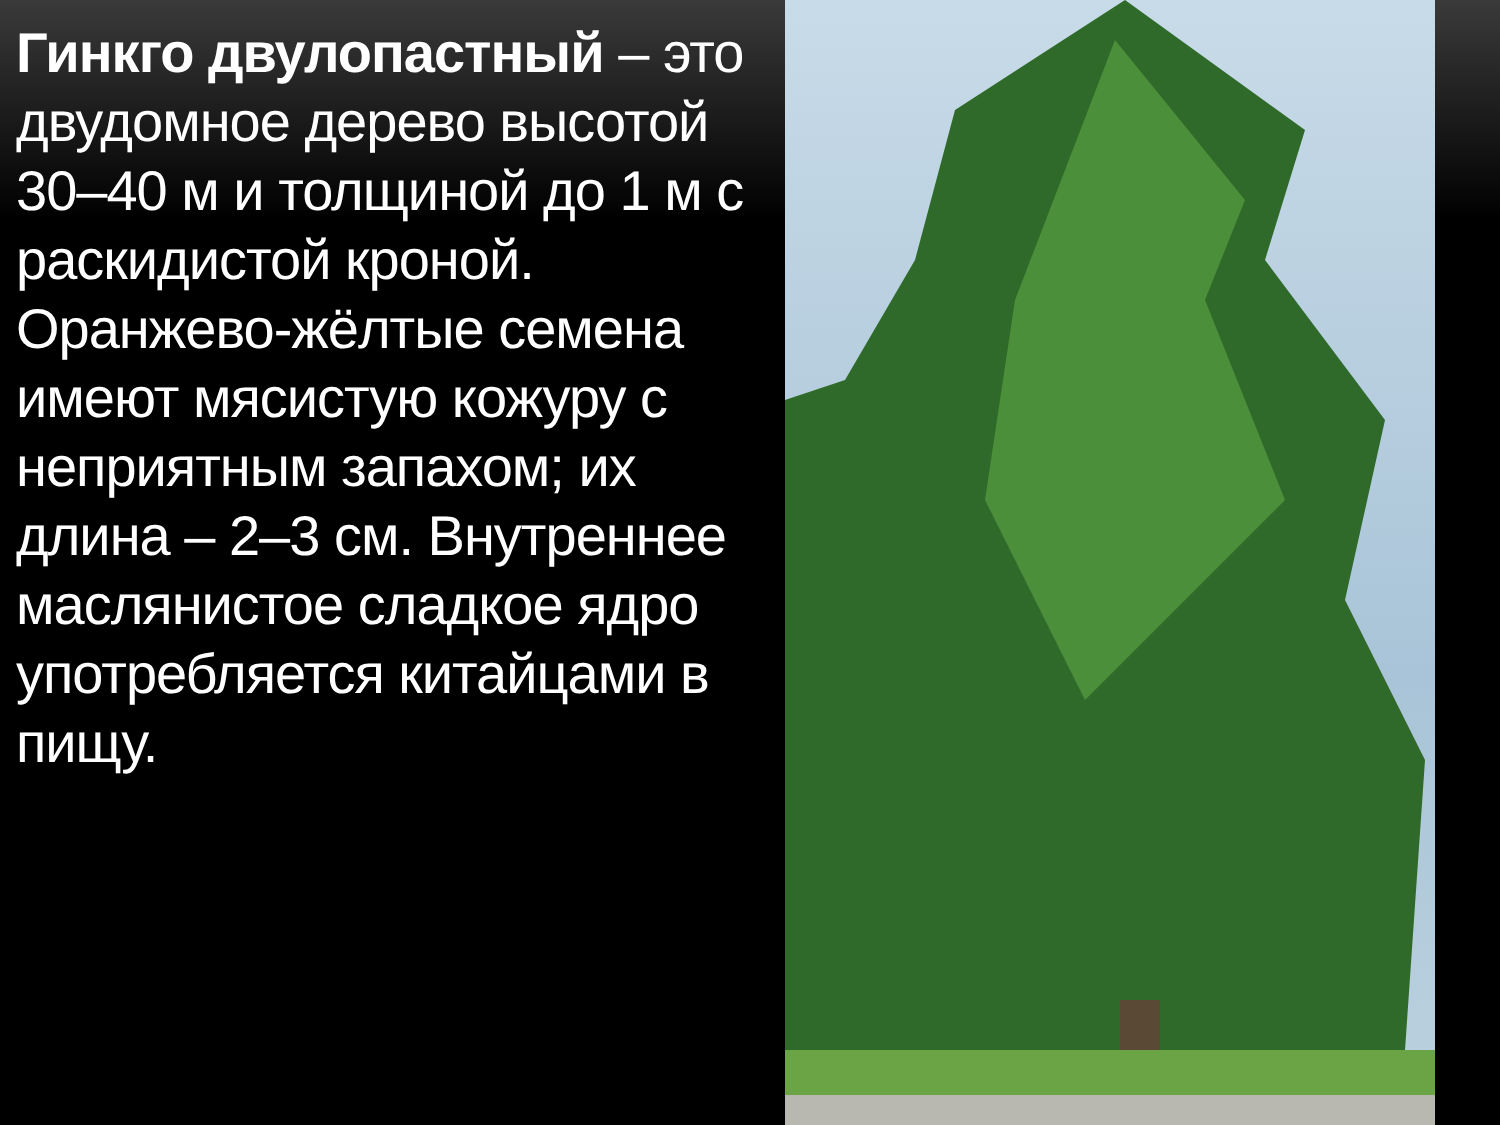Гинкго двулопастный – это двудомное дерево высотой 30–40 м и толщиной до 1 м с раскидистой кроной. Оранжево-жёлтые семена имеют мясистую кожуру с неприятным запахом; их длина – 2–3 см. Внутреннее маслянистое сладкое ядро употребляется китайцами в пищу.